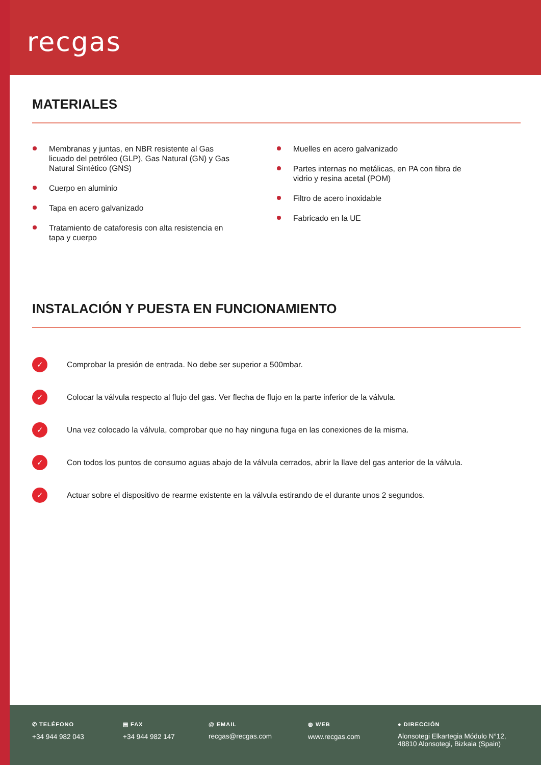recgas
MATERIALES
Membranas y juntas, en NBR resistente al Gas licuado del petróleo (GLP), Gas Natural (GN) y Gas Natural Sintético (GNS)
Cuerpo en aluminio
Tapa en acero galvanizado
Tratamiento de cataforesis con alta resistencia en tapa y cuerpo
Muelles en acero galvanizado
Partes internas no metálicas, en PA con fibra de vidrio y resina acetal (POM)
Filtro de acero inoxidable
Fabricado en la UE
INSTALACIÓN Y PUESTA EN FUNCIONAMIENTO
✓ Comprobar la presión de entrada. No debe ser superior a 500mbar.
✓ Colocar la válvula respecto al flujo del gas. Ver flecha de flujo en la parte inferior de la válvula.
✓ Una vez colocado la válvula, comprobar que no hay ninguna fuga en las conexiones de la misma.
✓ Con todos los puntos de consumo aguas abajo de la válvula cerrados, abrir la llave del gas anterior de la válvula.
✓ Actuar sobre el dispositivo de rearme existente en la válvula estirando de el durante unos 2 segundos.
✆ TELÉFONO
+34 944 982 043
▤ FAX
+34 944 982 147
@ EMAIL
recgas@recgas.com
◍ WEB
www.recgas.com
● DIRECCIÓN
Alonsotegi Elkartegia Módulo N°12,
48810 Alonsotegi, Bizkaia (Spain)